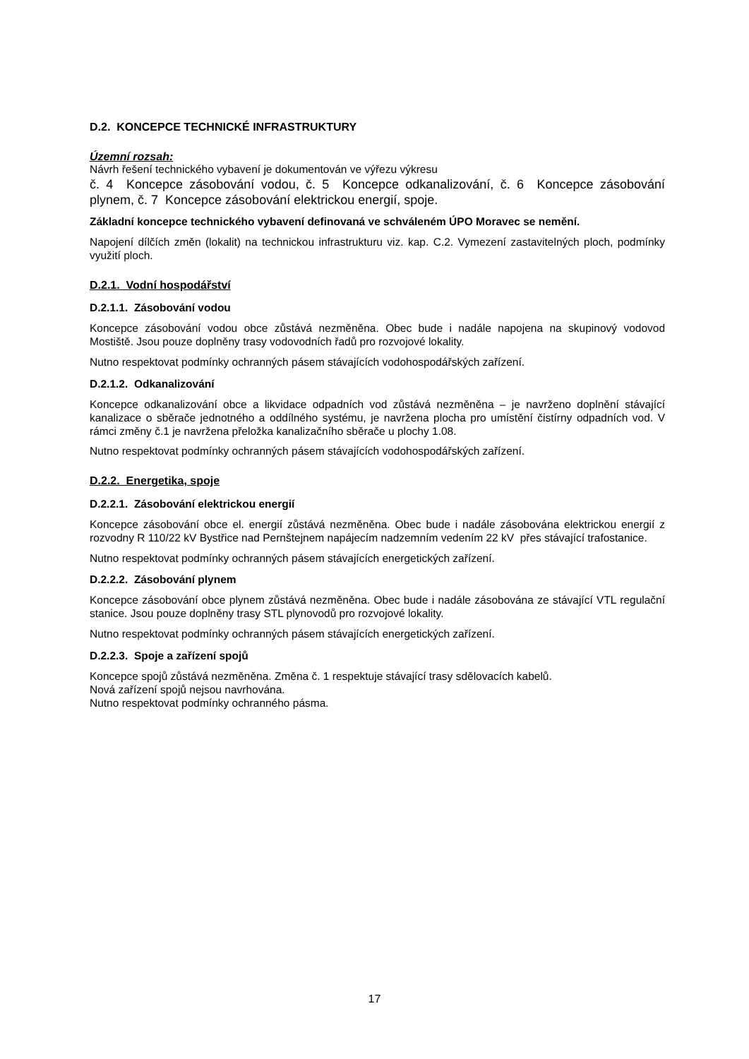D.2. KONCEPCE TECHNICKÉ INFRASTRUKTURY
Územní rozsah:
Návrh řešení technického vybavení je dokumentován ve výřezu výkresu
č. 4 Koncepce zásobování vodou, č. 5 Koncepce odkanalizování, č. 6 Koncepce zásobování plynem, č. 7 Koncepce zásobování elektrickou energií, spoje.
Základní koncepce technického vybavení definovaná ve schváleném ÚPO Moravec se nemění.
Napojení dílčích změn (lokalit) na technickou infrastrukturu viz. kap. C.2. Vymezení zastavitelných ploch, podmínky využití ploch.
D.2.1. Vodní hospodářství
D.2.1.1. Zásobování vodou
Koncepce zásobování vodou obce zůstává nezměněna. Obec bude i nadále napojena na skupinový vodovod Mostiště. Jsou pouze doplněny trasy vodovodních řadů pro rozvojové lokality.
Nutno respektovat podmínky ochranných pásem stávajících vodohospodářských zařízení.
D.2.1.2. Odkanalizování
Koncepce odkanalizování obce a likvidace odpadních vod zůstává nezměněna – je navrženo doplnění stávající kanalizace o sběrače jednotného a oddílného systému, je navržena plocha pro umístění čistírny odpadních vod. V rámci změny č.1 je navržena přeložka kanalizačního sběrače u plochy 1.08.
Nutno respektovat podmínky ochranných pásem stávajících vodohospodářských zařízení.
D.2.2. Energetika, spoje
D.2.2.1. Zásobování elektrickou energií
Koncepce zásobování obce el. energií zůstává nezměněna. Obec bude i nadále zásobována elektrickou energií z rozvodny R 110/22 kV Bystřice nad Pernštejnem napájecím nadzemním vedením 22 kV přes stávající trafostanice.
Nutno respektovat podmínky ochranných pásem stávajících energetických zařízení.
D.2.2.2. Zásobování plynem
Koncepce zásobování obce plynem zůstává nezměněna. Obec bude i nadále zásobována ze stávající VTL regulační stanice. Jsou pouze doplněny trasy STL plynovodů pro rozvojové lokality.
Nutno respektovat podmínky ochranných pásem stávajících energetických zařízení.
D.2.2.3. Spoje a zařízení spojů
Koncepce spojů zůstává nezměněna. Změna č. 1 respektuje stávající trasy sdělovacích kabelů.
Nová zařízení spojů nejsou navrhována.
Nutno respektovat podmínky ochranného pásma.
17